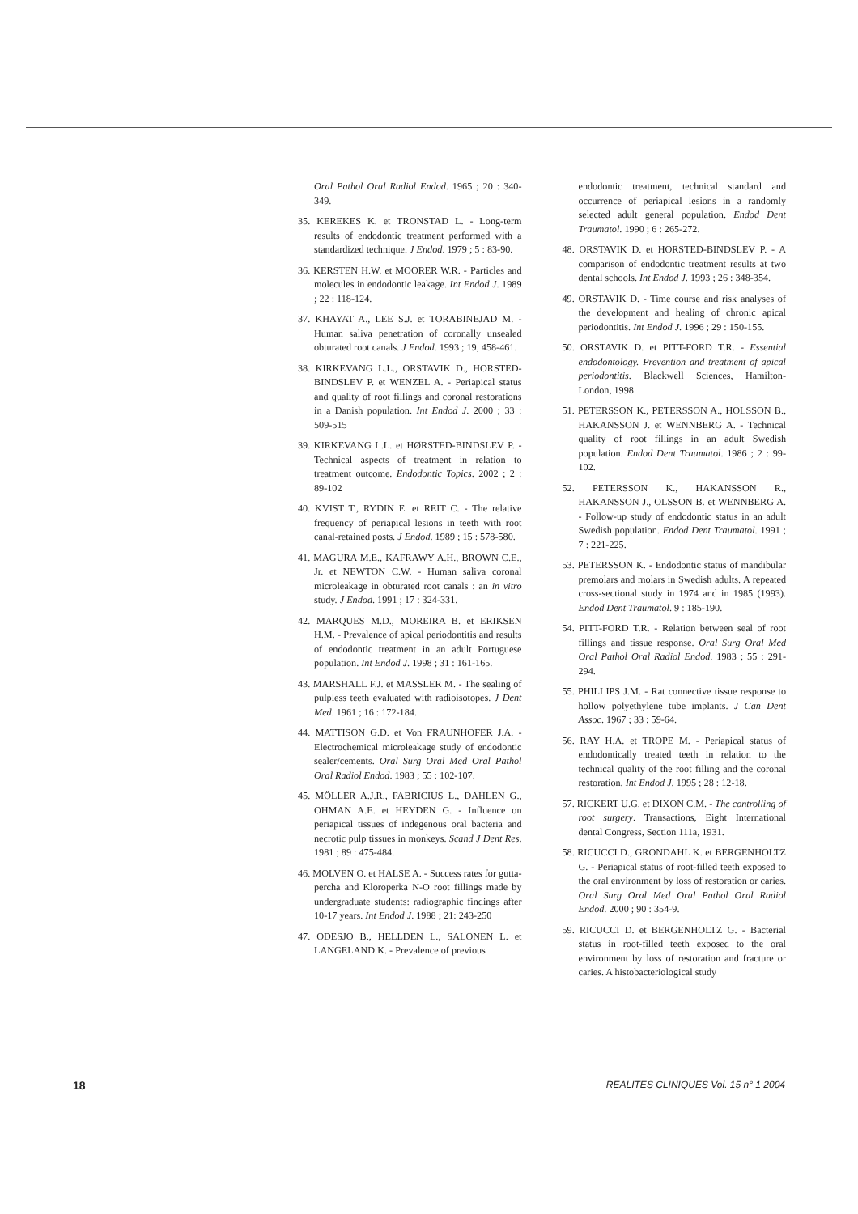Oral Pathol Oral Radiol Endod. 1965 ; 20 : 340-349.
35. KEREKES K. et TRONSTAD L. - Long-term results of endodontic treatment performed with a standardized technique. J Endod. 1979 ; 5 : 83-90.
36. KERSTEN H.W. et MOORER W.R. - Particles and molecules in endodontic leakage. Int Endod J. 1989 ; 22 : 118-124.
37. KHAYAT A., LEE S.J. et TORABINEJAD M. - Human saliva penetration of coronally unsealed obturated root canals. J Endod. 1993 ; 19, 458-461.
38. KIRKEVANG L.L., ORSTAVIK D., HORSTED-BINDSLEV P. et WENZEL A. - Periapical status and quality of root fillings and coronal restorations in a Danish population. Int Endod J. 2000 ; 33 : 509-515
39. KIRKEVANG L.L. et HØRSTED-BINDSLEV P. - Technical aspects of treatment in relation to treatment outcome. Endodontic Topics. 2002 ; 2 : 89-102
40. KVIST T., RYDIN E. et REIT C. - The relative frequency of periapical lesions in teeth with root canal-retained posts. J Endod. 1989 ; 15 : 578-580.
41. MAGURA M.E., KAFRAWY A.H., BROWN C.E., Jr. et NEWTON C.W. - Human saliva coronal microleakage in obturated root canals : an in vitro study. J Endod. 1991 ; 17 : 324-331.
42. MARQUES M.D., MOREIRA B. et ERIKSEN H.M. - Prevalence of apical periodontitis and results of endodontic treatment in an adult Portuguese population. Int Endod J. 1998 ; 31 : 161-165.
43. MARSHALL F.J. et MASSLER M. - The sealing of pulpless teeth evaluated with radioisotopes. J Dent Med. 1961 ; 16 : 172-184.
44. MATTISON G.D. et Von FRAUNHOFER J.A. - Electrochemical microleakage study of endodontic sealer/cements. Oral Surg Oral Med Oral Pathol Oral Radiol Endod. 1983 ; 55 : 102-107.
45. MÖLLER A.J.R., FABRICIUS L., DAHLEN G., OHMAN A.E. et HEYDEN G. - Influence on periapical tissues of indegenous oral bacteria and necrotic pulp tissues in monkeys. Scand J Dent Res. 1981 ; 89 : 475-484.
46. MOLVEN O. et HALSE A. - Success rates for gutta-percha and Kloroperka N-O root fillings made by undergraduate students: radiographic findings after 10-17 years. Int Endod J. 1988 ; 21: 243-250
47. ODESJO B., HELLDEN L., SALONEN L. et LANGELAND K. - Prevalence of previous
endodontic treatment, technical standard and occurrence of periapical lesions in a randomly selected adult general population. Endod Dent Traumatol. 1990 ; 6 : 265-272.
48. ORSTAVIK D. et HORSTED-BINDSLEV P. - A comparison of endodontic treatment results at two dental schools. Int Endod J. 1993 ; 26 : 348-354.
49. ORSTAVIK D. - Time course and risk analyses of the development and healing of chronic apical periodontitis. Int Endod J. 1996 ; 29 : 150-155.
50. ORSTAVIK D. et PITT-FORD T.R. - Essential endodontology. Prevention and treatment of apical periodontitis. Blackwell Sciences, Hamilton-London, 1998.
51. PETERSSON K., PETERSSON A., HOLSSON B., HAKANSSON J. et WENNBERG A. - Technical quality of root fillings in an adult Swedish population. Endod Dent Traumatol. 1986 ; 2 : 99-102.
52. PETERSSON K., HAKANSSON R., HAKANSSON J., OLSSON B. et WENNBERG A. - Follow-up study of endodontic status in an adult Swedish population. Endod Dent Traumatol. 1991 ; 7 : 221-225.
53. PETERSSON K. - Endodontic status of mandibular premolars and molars in Swedish adults. A repeated cross-sectional study in 1974 and in 1985 (1993). Endod Dent Traumatol. 9 : 185-190.
54. PITT-FORD T.R. - Relation between seal of root fillings and tissue response. Oral Surg Oral Med Oral Pathol Oral Radiol Endod. 1983 ; 55 : 291-294.
55. PHILLIPS J.M. - Rat connective tissue response to hollow polyethylene tube implants. J Can Dent Assoc. 1967 ; 33 : 59-64.
56. RAY H.A. et TROPE M. - Periapical status of endodontically treated teeth in relation to the technical quality of the root filling and the coronal restoration. Int Endod J. 1995 ; 28 : 12-18.
57. RICKERT U.G. et DIXON C.M. - The controlling of root surgery. Transactions, Eight International dental Congress, Section 111a, 1931.
58. RICUCCI D., GRONDAHL K. et BERGENHOLTZ G. - Periapical status of root-filled teeth exposed to the oral environment by loss of restoration or caries. Oral Surg Oral Med Oral Pathol Oral Radiol Endod. 2000 ; 90 : 354-9.
59. RICUCCI D. et BERGENHOLTZ G. - Bacterial status in root-filled teeth exposed to the oral environment by loss of restoration and fracture or caries. A histobacteriological study
18 REALITES CLINIQUES Vol. 15 n° 1 2004